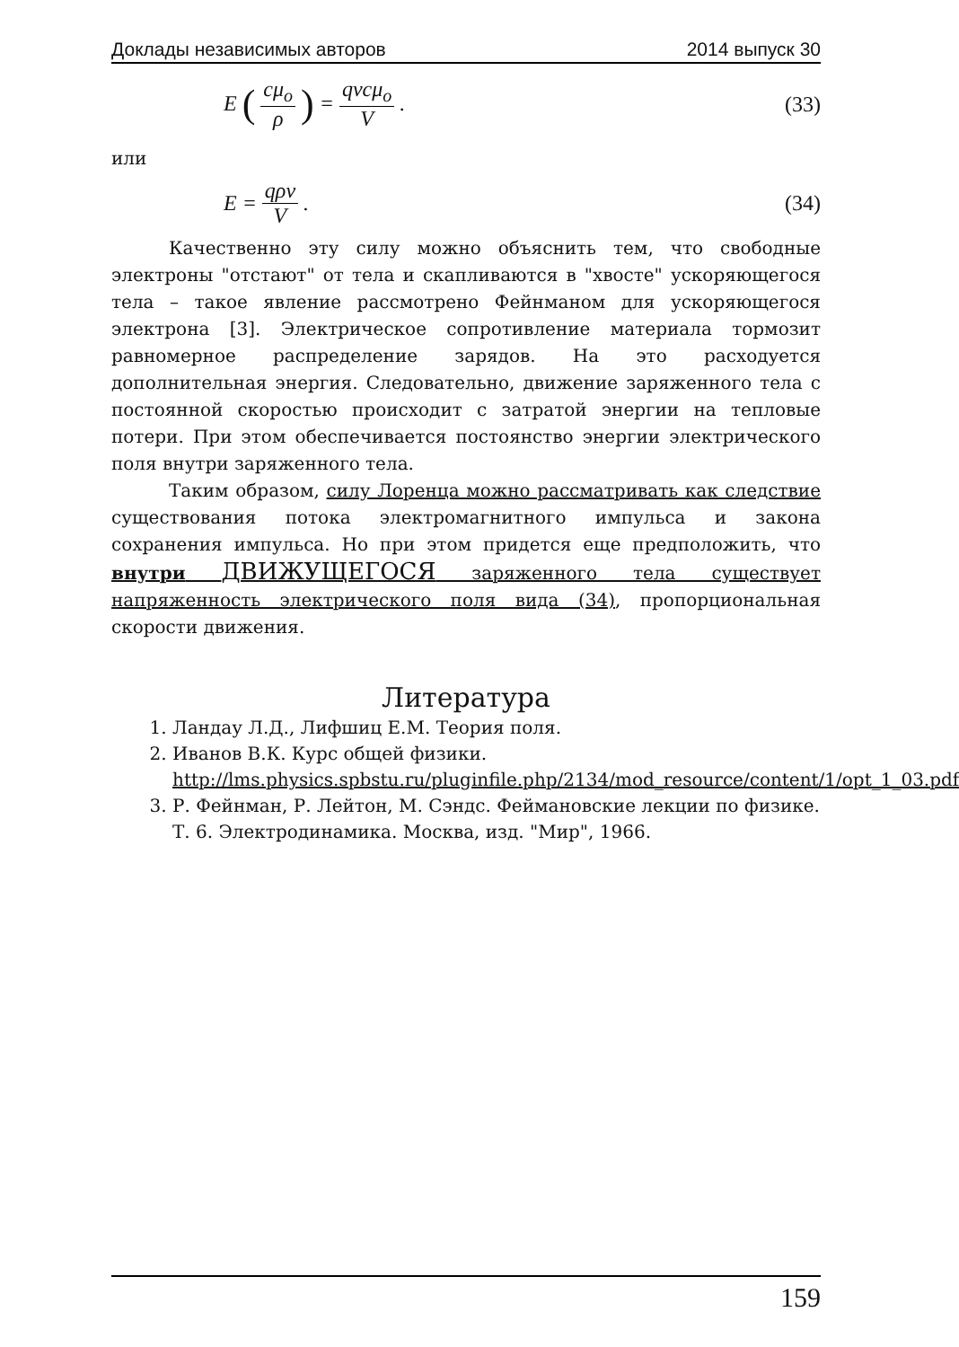Доклады независимых авторов 2014 выпуск 30
E (cμ<sub>o</sub> ρ) = qvcμ<sub>o</sub> V. (33)
или
E = qρv V. (34)
Качественно эту силу можно объяснить тем, что свободные электроны "отстают" от тела и скапливаются в "хвосте" ускоряющегося тела – такое явление рассмотрено Фейнманом для ускоряющегося электрона [3]. Электрическое сопротивление материала тормозит равномерное распределение зарядов. На это расходуется дополнительная энергия. Следовательно, движение заряженного тела с постоянной скоростью происходит с затратой энергии на тепловые потери. При этом обеспечивается постоянство энергии электрического поля внутри заряженного тела.
Таким образом, силу Лоренца можно рассматривать как следствие существования потока электромагнитного импульса и закона сохранения импульса. Но при этом придется еще предположить, что внутри ДВИЖУЩЕГОСЯ заряженного тела существует напряженность электрического поля вида (34), пропорциональная скорости движения.
Литература
1. Ландау Л.Д., Лифшиц Е.М. Теория поля.
2. Иванов В.К. Курс общей физики. http://lms.physics.spbstu.ru/pluginfile.php/2134/mod_resource/content/1/opt_1_03.pdf
3. Р. Фейнман, Р. Лейтон, М. Сэндс. Феймановские лекции по физике. Т. 6. Электродинамика. Москва, изд. "Мир", 1966.
159